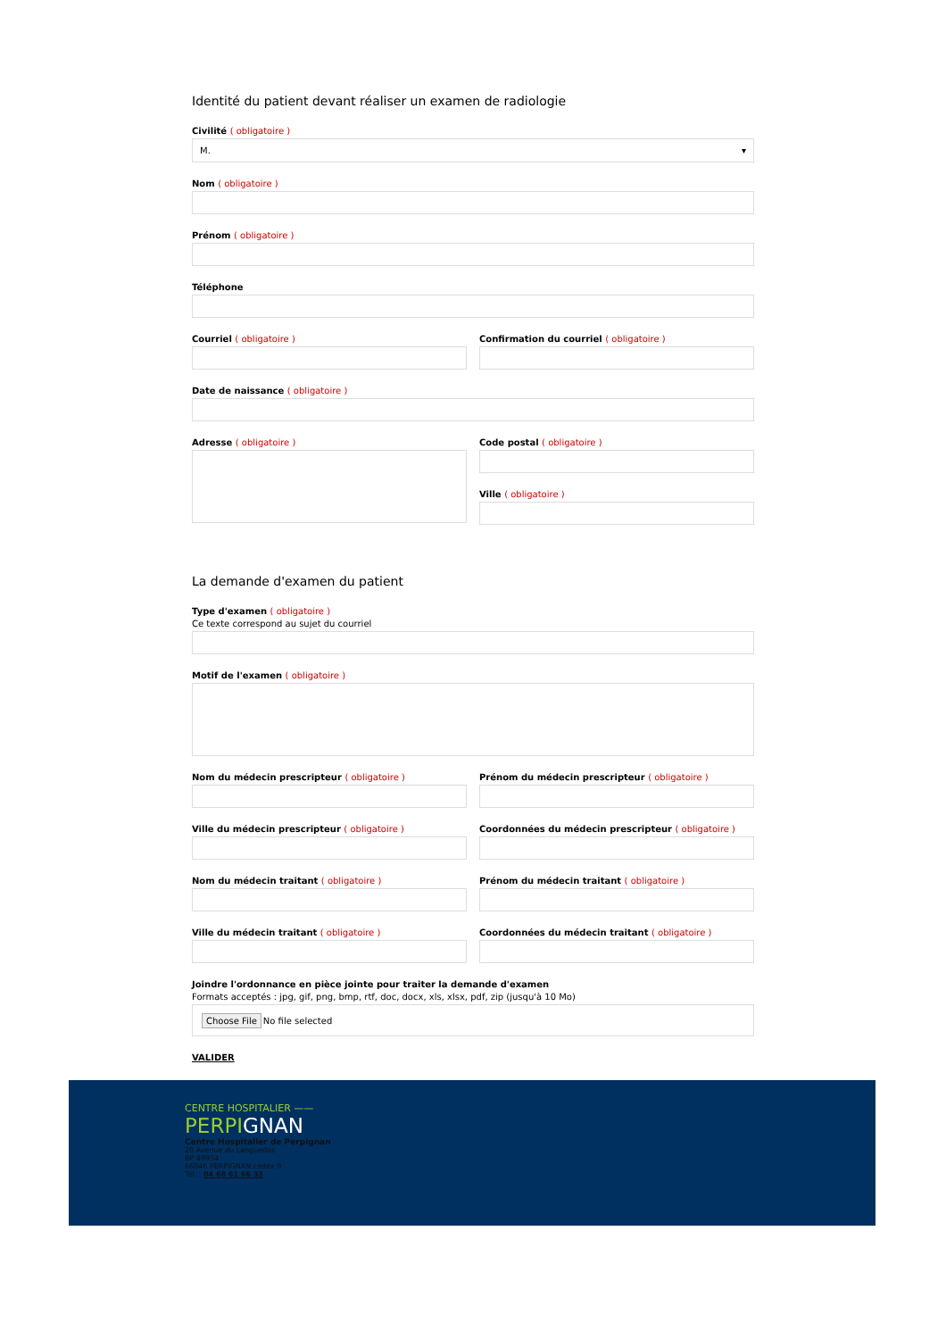Identité du patient devant réaliser un examen de radiologie
Civilité ( obligatoire )
M. ▾
Nom ( obligatoire )
Prénom ( obligatoire )
Téléphone
Courriel ( obligatoire ) Confirmation du courriel ( obligatoire )
Date de naissance ( obligatoire )
Adresse ( obligatoire ) Code postal ( obligatoire )
Ville ( obligatoire )
La demande d'examen du patient
Type d'examen ( obligatoire )
Ce texte correspond au sujet du courriel
Motif de l'examen ( obligatoire )
Nom du médecin prescripteur ( obligatoire )
Prénom du médecin prescripteur ( obligatoire )
Ville du médecin prescripteur ( obligatoire )
Coordonnées du médecin prescripteur ( obligatoire )
Nom du médecin traitant ( obligatoire )
Prénom du médecin traitant ( obligatoire )
Ville du médecin traitant ( obligatoire )
Coordonnées du médecin traitant ( obligatoire )
Joindre l'ordonnance en pièce jointe pour traiter la demande d'examen
Formats acceptés : jpg, gif, png, bmp, rtf, doc, docx, xls, xlsx, pdf, zip (jusqu'à 10 Mo)
Choose File No file selected
VALIDER
CENTRE HOSPITALIER ——
PERPIGNAN
Centre Hospitalier de Perpignan
20 Avenue du Languedoc
BP 49954
66046 PERPIGNAN cedex 9
Tél. : 04 68 61 66 33